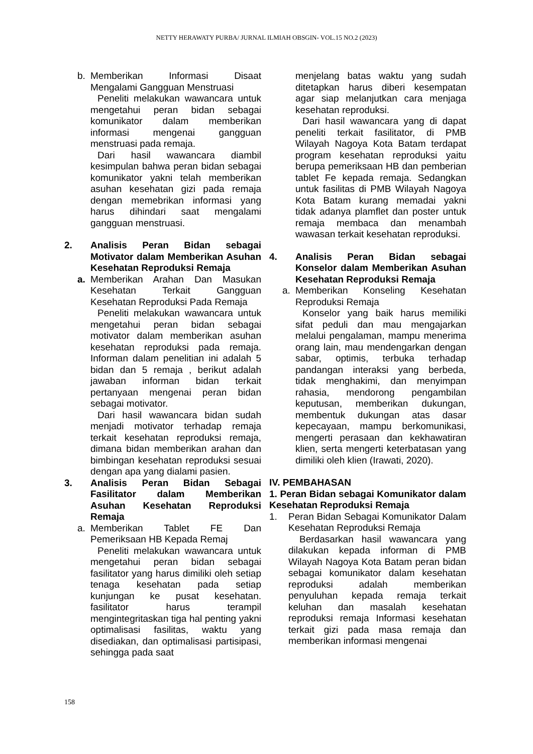NETTY HERAWATY PURBA/ JURNAL ILMIAH OBSGIN- VOL.15 NO.2 (2023)
b. Memberikan Informasi Disaat Mengalami Gangguan Menstruasi
Peneliti melakukan wawancara untuk mengetahui peran bidan sebagai komunikator dalam memberikan informasi mengenai gangguan menstruasi pada remaja.
Dari hasil wawancara diambil kesimpulan bahwa peran bidan sebagai komunikator yakni telah memberikan asuhan kesehatan gizi pada remaja dengan memebrikan informasi yang harus dihindari saat mengalami gangguan menstruasi.
2. Analisis Peran Bidan sebagai Motivator dalam Memberikan Asuhan Kesehatan Reproduksi Remaja
a. Memberikan Arahan Dan Masukan Kesehatan Terkait Gangguan Kesehatan Reproduksi Pada Remaja
Peneliti melakukan wawancara untuk mengetahui peran bidan sebagai motivator dalam memberikan asuhan kesehatan reproduksi pada remaja. Informan dalam penelitian ini adalah 5 bidan dan 5 remaja , berikut adalah jawaban informan bidan terkait pertanyaan mengenai peran bidan sebagai motivator.
Dari hasil wawancara bidan sudah menjadi motivator terhadap remaja terkait kesehatan reproduksi remaja, dimana bidan memberikan arahan dan bimbingan kesehatan reproduksi sesuai dengan apa yang dialami pasien.
3. Analisis Peran Bidan Sebagai Fasilitator dalam Memberikan Asuhan Kesehatan Reproduksi Remaja
a. Memberikan Tablet FE Dan Pemeriksaan HB Kepada Remaj
Peneliti melakukan wawancara untuk mengetahui peran bidan sebagai fasilitator yang harus dimiliki oleh setiap tenaga kesehatan pada setiap kunjungan ke pusat kesehatan. fasilitator harus terampil mengintegritaskan tiga hal penting yakni optimalisasi fasilitas, waktu yang disediakan, dan optimalisasi partisipasi, sehingga pada saat
menjelang batas waktu yang sudah ditetapkan harus diberi kesempatan agar siap melanjutkan cara menjaga kesehatan reproduksi.
Dari hasil wawancara yang di dapat peneliti terkait fasilitator, di PMB Wilayah Nagoya Kota Batam terdapat program kesehatan reproduksi yaitu berupa pemeriksaan HB dan pemberian tablet Fe kepada remaja. Sedangkan untuk fasilitas di PMB Wilayah Nagoya Kota Batam kurang memadai yakni tidak adanya plamflet dan poster untuk remaja membaca dan menambah wawasan terkait kesehatan reproduksi.
4. Analisis Peran Bidan sebagai Konselor dalam Memberikan Asuhan Kesehatan Reproduksi Remaja
a. Memberikan Konseling Kesehatan Reproduksi Remaja
Konselor yang baik harus memiliki sifat peduli dan mau mengajarkan melalui pengalaman, mampu menerima orang lain, mau mendengarkan dengan sabar, optimis, terbuka terhadap pandangan interaksi yang berbeda, tidak menghakimi, dan menyimpan rahasia, mendorong pengambilan keputusan, memberikan dukungan, membentuk dukungan atas dasar kepecayaan, mampu berkomunikasi, mengerti perasaan dan kekhawatiran klien, serta mengerti keterbatasan yang dimiliki oleh klien (Irawati, 2020).
IV. PEMBAHASAN
1. Peran Bidan sebagai Komunikator dalam Kesehatan Reproduksi Remaja
1. Peran Bidan Sebagai Komunikator Dalam Kesehatan Reproduksi Remaja
Berdasarkan hasil wawancara yang dilakukan kepada informan di PMB Wilayah Nagoya Kota Batam peran bidan sebagai komunikator dalam kesehatan reproduksi adalah memberikan penyuluhan kepada remaja terkait keluhan dan masalah kesehatan reproduksi remaja Informasi kesehatan terkait gizi pada masa remaja dan memberikan informasi mengenai
158